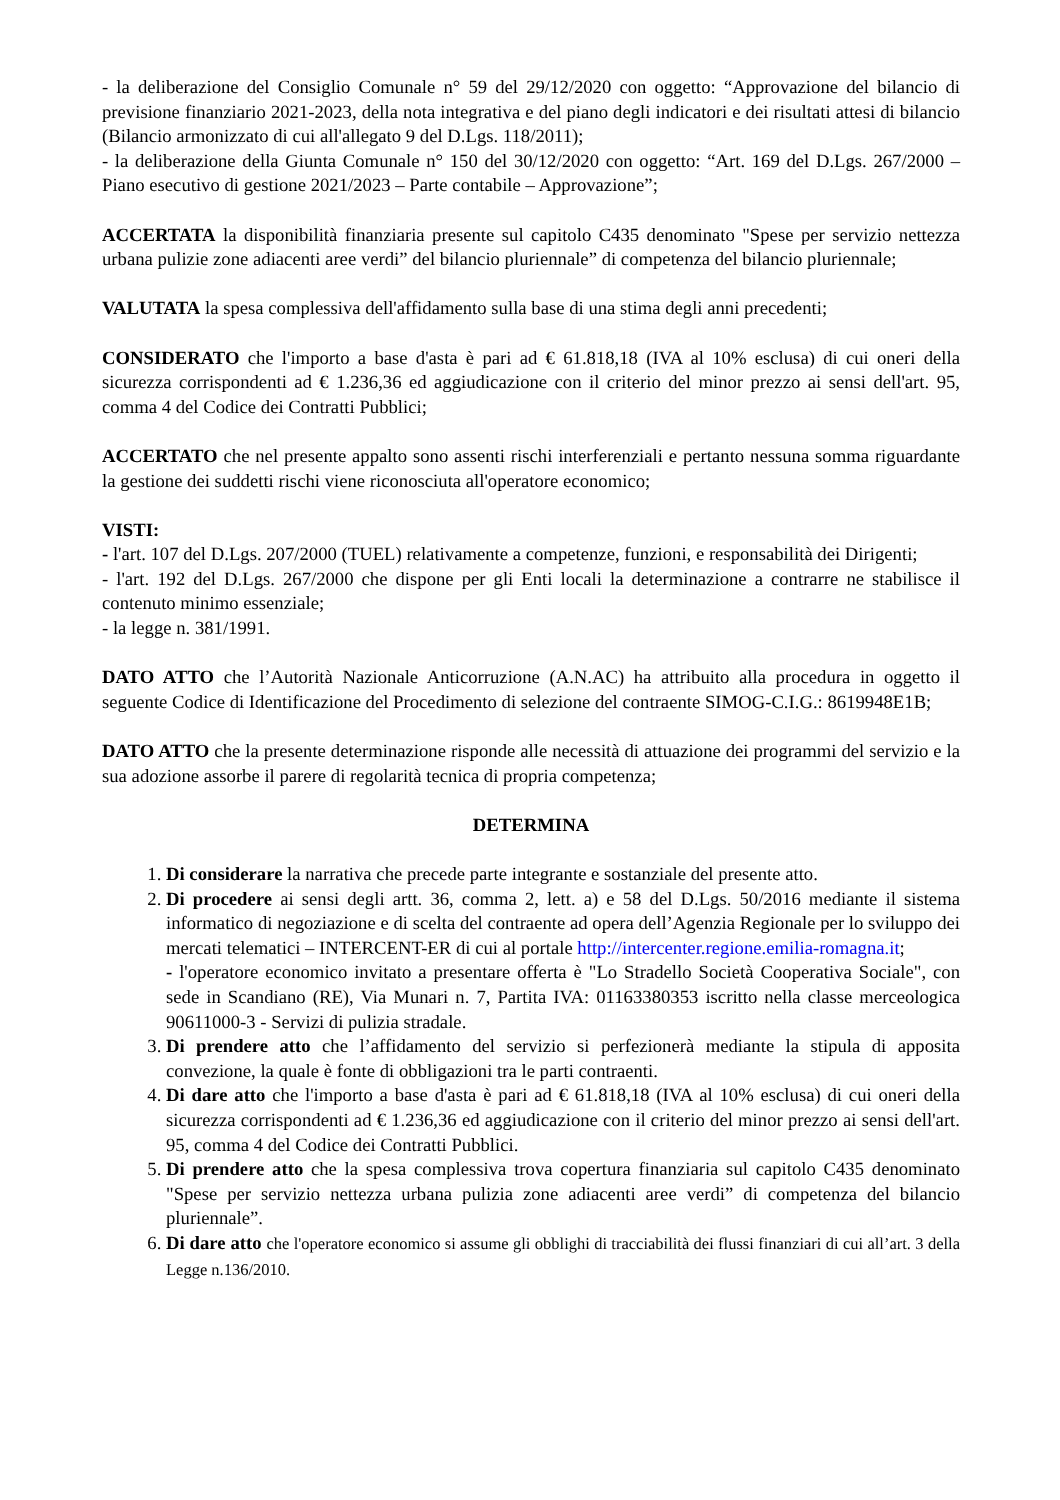- la deliberazione del Consiglio Comunale n° 59 del 29/12/2020 con oggetto: “Approvazione del bilancio di previsione finanziario 2021-2023, della nota integrativa e del piano degli indicatori e dei risultati attesi di bilancio (Bilancio armonizzato di cui all'allegato 9 del D.Lgs. 118/2011);
- la deliberazione della Giunta Comunale n° 150 del 30/12/2020 con oggetto: “Art. 169 del D.Lgs. 267/2000 – Piano esecutivo di gestione 2021/2023 – Parte contabile – Approvazione”;
ACCERTATA la disponibilità finanziaria presente sul capitolo C435 denominato "Spese per servizio nettezza urbana pulizie zone adiacenti aree verdi” del bilancio pluriennale” di competenza del bilancio pluriennale;
VALUTATA la spesa complessiva dell'affidamento sulla base di una stima degli anni precedenti;
CONSIDERATO che l'importo a base d'asta è pari ad € 61.818,18 (IVA al 10% esclusa) di cui oneri della sicurezza corrispondenti ad € 1.236,36 ed aggiudicazione con il criterio del minor prezzo ai sensi dell'art. 95, comma 4 del Codice dei Contratti Pubblici;
ACCERTATO che nel presente appalto sono assenti rischi interferenziali e pertanto nessuna somma riguardante la gestione dei suddetti rischi viene riconosciuta all'operatore economico;
VISTI:
- l'art. 107 del D.Lgs. 207/2000 (TUEL) relativamente a competenze, funzioni, e responsabilità dei Dirigenti;
- l'art. 192 del D.Lgs. 267/2000 che dispone per gli Enti locali la determinazione a contrarre ne stabilisce il contenuto minimo essenziale;
- la legge n. 381/1991.
DATO ATTO che l’Autorità Nazionale Anticorruzione (A.N.AC) ha attribuito alla procedura in oggetto il seguente Codice di Identificazione del Procedimento di selezione del contraente SIMOG-C.I.G.: 8619948E1B;
DATO ATTO che la presente determinazione risponde alle necessità di attuazione dei programmi del servizio e la sua adozione assorbe il parere di regolarità tecnica di propria competenza;
DETERMINA
1. Di considerare la narrativa che precede parte integrante e sostanziale del presente atto.
2. Di procedere ai sensi degli artt. 36, comma 2, lett. a) e 58 del D.Lgs. 50/2016 mediante il sistema informatico di negoziazione e di scelta del contraente ad opera dell’Agenzia Regionale per lo sviluppo dei mercati telematici – INTERCENT-ER di cui al portale http://intercenter.regione.emilia-romagna.it;
- l'operatore economico invitato a presentare offerta è "Lo Stradello Società Cooperativa Sociale", con sede in Scandiano (RE), Via Munari n. 7, Partita IVA: 01163380353 iscritto nella classe merceologica 90611000-3 - Servizi di pulizia stradale.
3. Di prendere atto che l’affidamento del servizio si perfezionerà mediante la stipula di apposita convezione, la quale è fonte di obbligazioni tra le parti contraenti.
4. Di dare atto che l'importo a base d'asta è pari ad € 61.818,18 (IVA al 10% esclusa) di cui oneri della sicurezza corrispondenti ad € 1.236,36 ed aggiudicazione con il criterio del minor prezzo ai sensi dell'art. 95, comma 4 del Codice dei Contratti Pubblici.
5. Di prendere atto che la spesa complessiva trova copertura finanziaria sul capitolo C435 denominato "Spese per servizio nettezza urbana pulizia zone adiacenti aree verdi” di competenza del bilancio pluriennale”.
6. Di dare atto che l'operatore economico si assume gli obblighi di tracciabilità dei flussi finanziari di cui all’art. 3 della Legge n.136/2010.